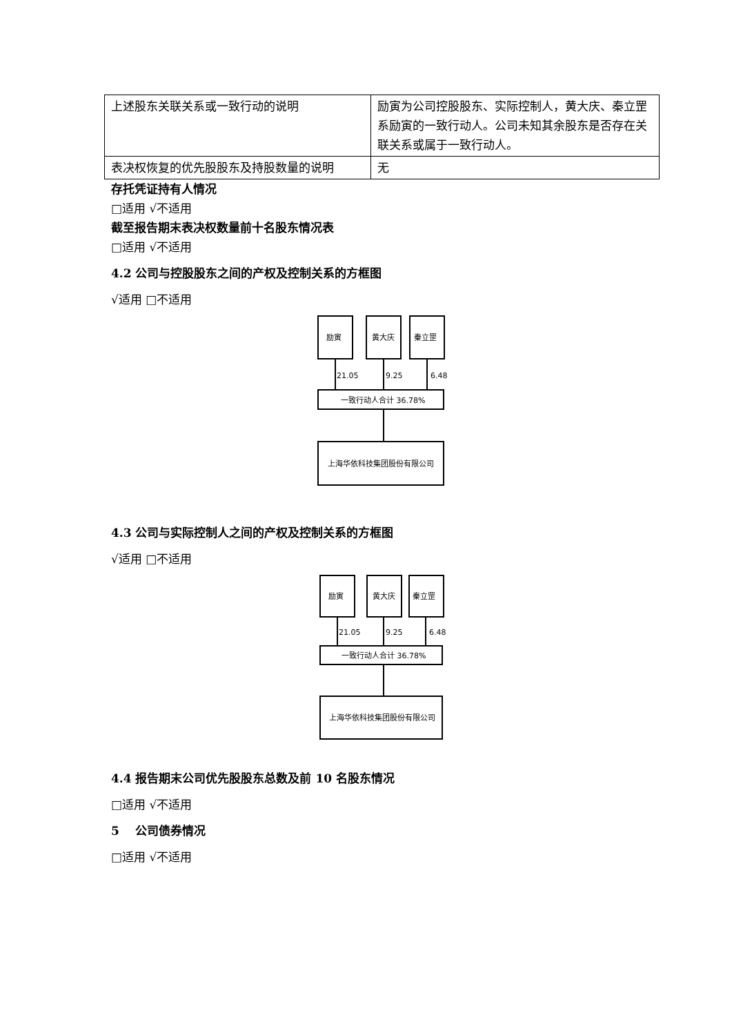| 上述股东关联关系或一致行动的说明 | 励寅为公司控股股东、实际控制人，黄大庆、秦立罡系励寅的一致行动人。公司未知其余股东是否存在关联关系或属于一致行动人。 |
| 表决权恢复的优先股股东及持股数量的说明 | 无 |
存托凭证持有人情况
□适用 √不适用
截至报告期末表决权数量前十名股东情况表
□适用 √不适用
4.2 公司与控股股东之间的产权及控制关系的方框图
√适用 □不适用
励寅
黄大庆
秦立罡
21.05
9.25
6.48
一致行动人合计 36.78%
上海华依科技集团股份有限公司
4.3 公司与实际控制人之间的产权及控制关系的方框图
√适用 □不适用
励寅
黄大庆
秦立罡
21.05
9.25
6.48
一致行动人合计 36.78%
上海华依科技集团股份有限公司
4.4 报告期末公司优先股股东总数及前 10 名股东情况
□适用 √不适用
5　 公司债券情况
□适用 √不适用